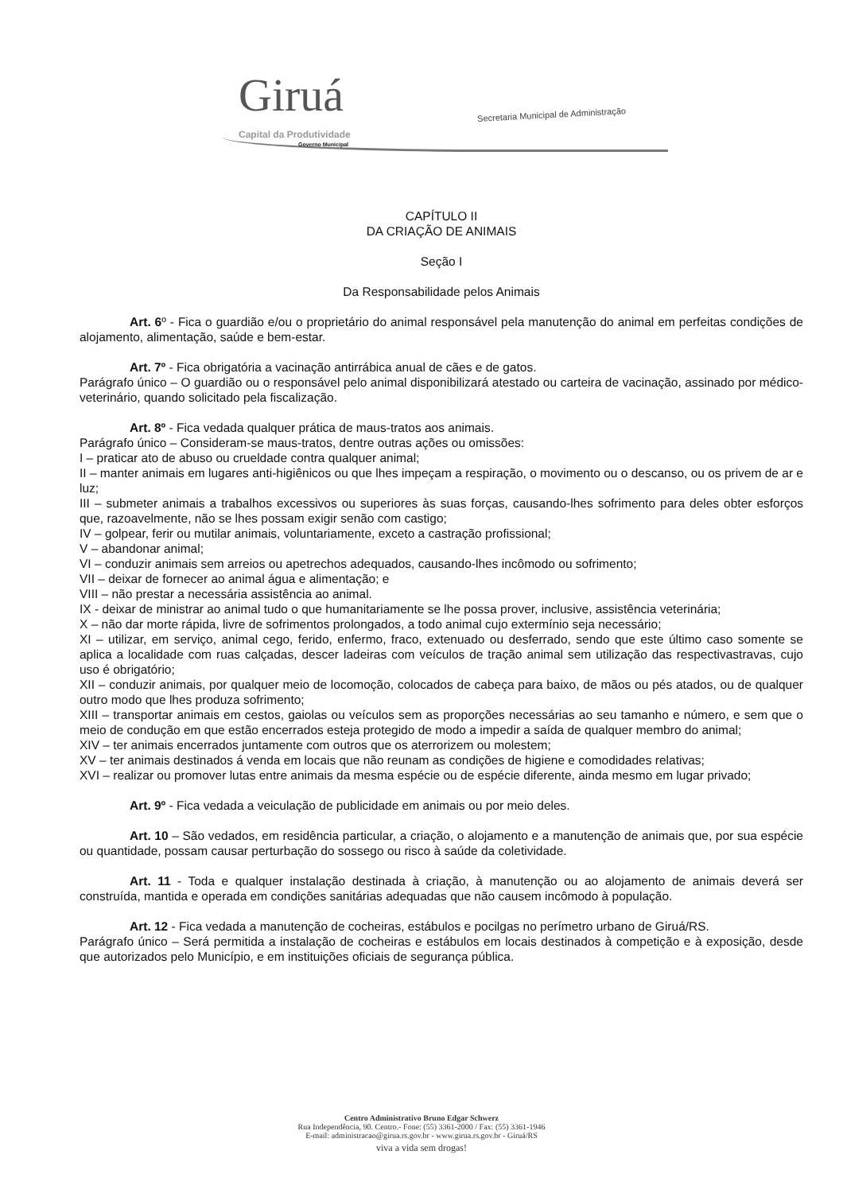Giruá Capital da Produtividade
Governo Municipal
Secretaria Municipal de Administração
CAPÍTULO II
DA CRIAÇÃO DE ANIMAIS
Seção I
Da Responsabilidade pelos Animais
Art. 6º - Fica o guardião e/ou o proprietário do animal responsável pela manutenção do animal em perfeitas condições de alojamento, alimentação, saúde e bem-estar.
Art. 7º - Fica obrigatória a vacinação antirrábica anual de cães e de gatos.
Parágrafo único – O guardião ou o responsável pelo animal disponibilizará atestado ou carteira de vacinação, assinado por médico-veterinário, quando solicitado pela fiscalização.
Art. 8º - Fica vedada qualquer prática de maus-tratos aos animais.
Parágrafo único – Consideram-se maus-tratos, dentre outras ações ou omissões:
I – praticar ato de abuso ou crueldade contra qualquer animal;
II – manter animais em lugares anti-higiênicos ou que lhes impeçam a respiração, o movimento ou o descanso, ou os privem de ar e luz;
III – submeter animais a trabalhos excessivos ou superiores às suas forças, causando-lhes sofrimento para deles obter esforços que, razoavelmente, não se lhes possam exigir senão com castigo;
IV – golpear, ferir ou mutilar animais, voluntariamente, exceto a castração profissional;
V – abandonar animal;
VI – conduzir animais sem arreios ou apetrechos adequados, causando-lhes incômodo ou sofrimento;
VII – deixar de fornecer ao animal água e alimentação; e
VIII – não prestar a necessária assistência ao animal.
IX - deixar de ministrar ao animal tudo o que humanitariamente se lhe possa prover, inclusive, assistência veterinária;
X – não dar morte rápida, livre de sofrimentos prolongados, a todo animal cujo extermínio seja necessário;
XI – utilizar, em serviço, animal cego, ferido, enfermo, fraco, extenuado ou desferrado, sendo que este último caso somente se aplica a localidade com ruas calçadas, descer ladeiras com veículos de tração animal sem utilização das respectivastravas, cujo uso é obrigatório;
XII – conduzir animais, por qualquer meio de locomoção, colocados de cabeça para baixo, de mãos ou pés atados, ou de qualquer outro modo que lhes produza sofrimento;
XIII – transportar animais em cestos, gaiolas ou veículos sem as proporções necessárias ao seu tamanho e número, e sem que o meio de condução em que estão encerrados esteja protegido de modo a impedir a saída de qualquer membro do animal;
XIV – ter animais encerrados juntamente com outros que os aterrorizem ou molestem;
XV – ter animais destinados á venda em locais que não reunam as condições de higiene e comodidades relativas;
XVI – realizar ou promover lutas entre animais da mesma espécie ou de espécie diferente, ainda mesmo em lugar privado;
Art. 9º - Fica vedada a veiculação de publicidade em animais ou por meio deles.
Art. 10 – São vedados, em residência particular, a criação, o alojamento e a manutenção de animais que, por sua espécie ou quantidade, possam causar perturbação do sossego ou risco à saúde da coletividade.
Art. 11 - Toda e qualquer instalação destinada à criação, à manutenção ou ao alojamento de animais deverá ser construída, mantida e operada em condições sanitárias adequadas que não causem incômodo à população.
Art. 12 - Fica vedada a manutenção de cocheiras, estábulos e pocilgas no perímetro urbano de Giruá/RS.
Parágrafo único – Será permitida a instalação de cocheiras e estábulos em locais destinados à competição e à exposição, desde que autorizados pelo Município, e em instituições oficiais de segurança pública.
Centro Administrativo Bruno Edgar Schwerz
Rua Independência, 90. Centro.- Fone: (55) 3361-2000 / Fax: (55) 3361-1946
E-mail: administracao@girua.rs.gov.br - www.girua.rs.gov.br - Giruá/RS
viva a vida sem drogas!